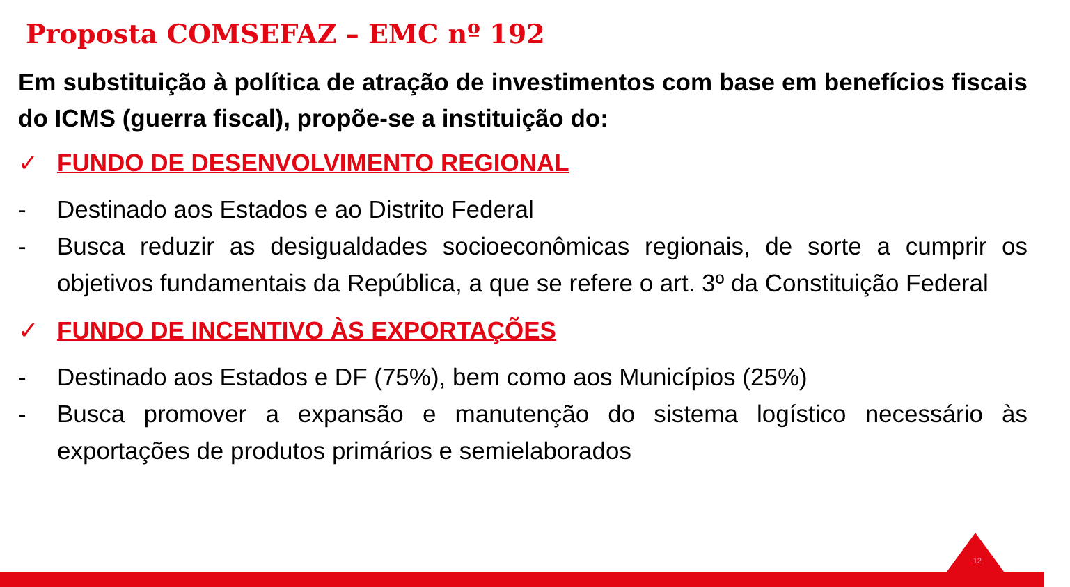Proposta COMSEFAZ – EMC nº 192
Em substituição à política de atração de investimentos com base em benefícios fiscais do ICMS (guerra fiscal), propõe-se a instituição do:
✓ FUNDO DE DESENVOLVIMENTO REGIONAL
- Destinado aos Estados e ao Distrito Federal
- Busca reduzir as desigualdades socioeconômicas regionais, de sorte a cumprir os objetivos fundamentais da República, a que se refere o art. 3º da Constituição Federal
✓ FUNDO DE INCENTIVO ÀS EXPORTAÇÕES
- Destinado aos Estados e DF (75%), bem como aos Municípios (25%)
- Busca promover a expansão e manutenção do sistema logístico necessário às exportações de produtos primários e semielaborados
12